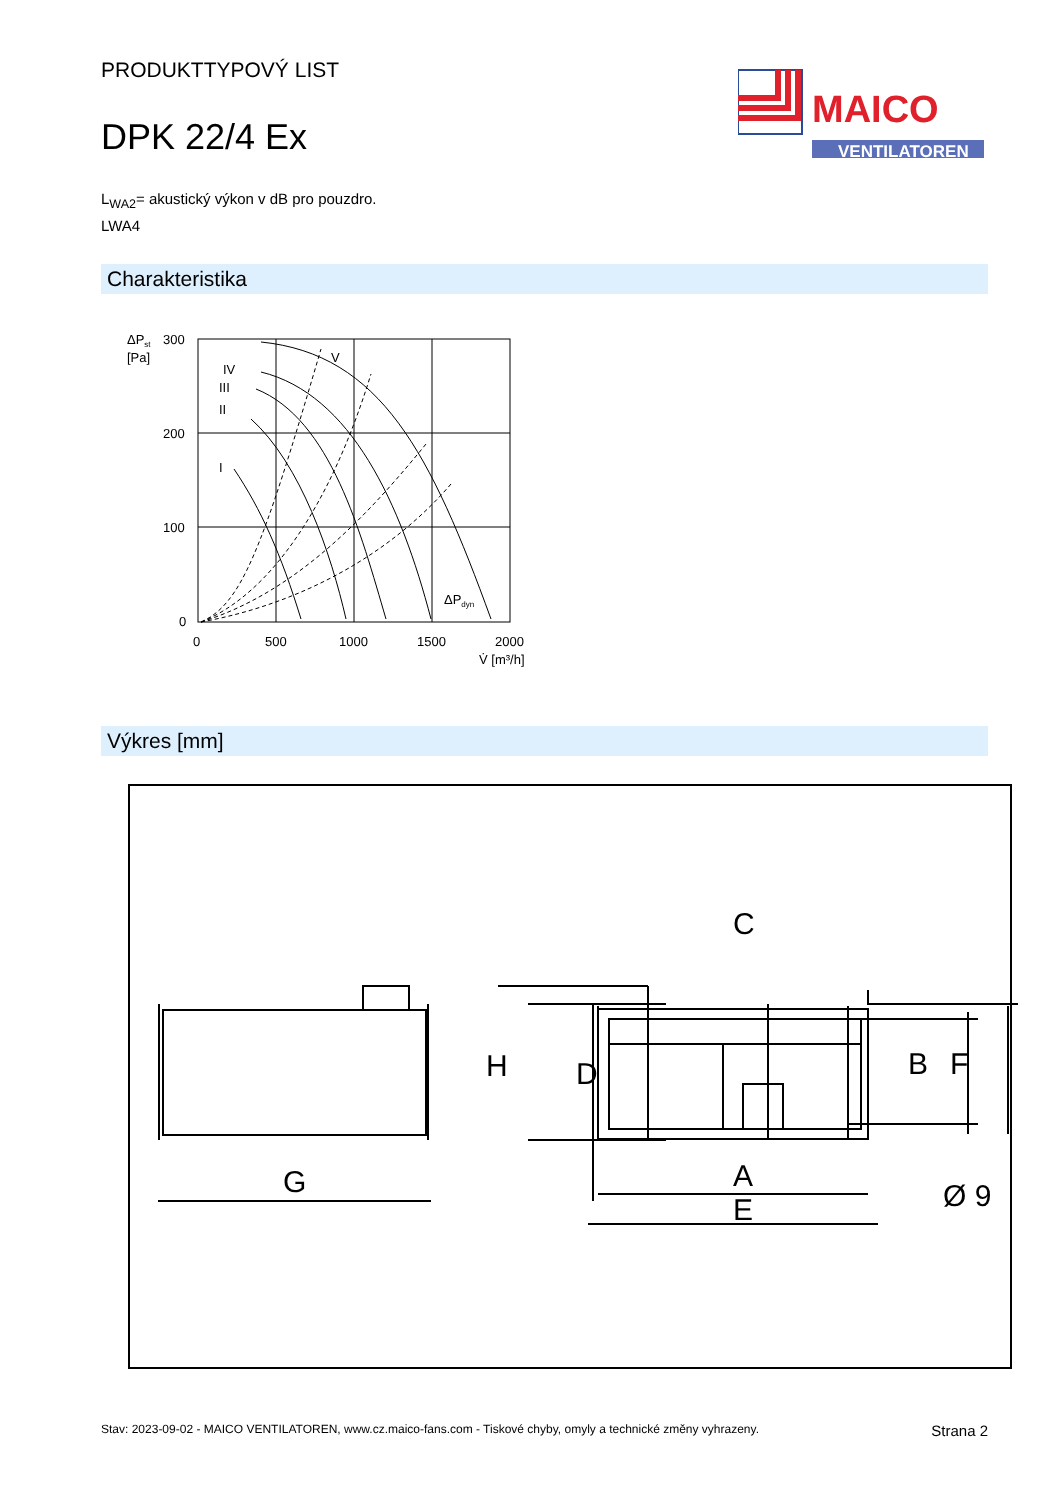PRODUKTTYPOVÝ LIST
DPK 22/4 Ex
MAICO
VENTILATOREN
L<sub>WA2</sub>= akustický výkon v dB pro pouzdro.
LWA4
Charakteristika
ΔPst
[Pa]
300
200
100
0
0
500
1000
1500
2000
V̇ [m³/h]
ΔPdyn
IV
III
II
I
V
Výkres [mm]
G
H
D
C
A
E
B
F
Ø 9
Stav: 2023-09-02 - MAICO VENTILATOREN, www.cz.maico-fans.com - Tiskové chyby, omyly a technické změny vyhrazeny. Strana 2